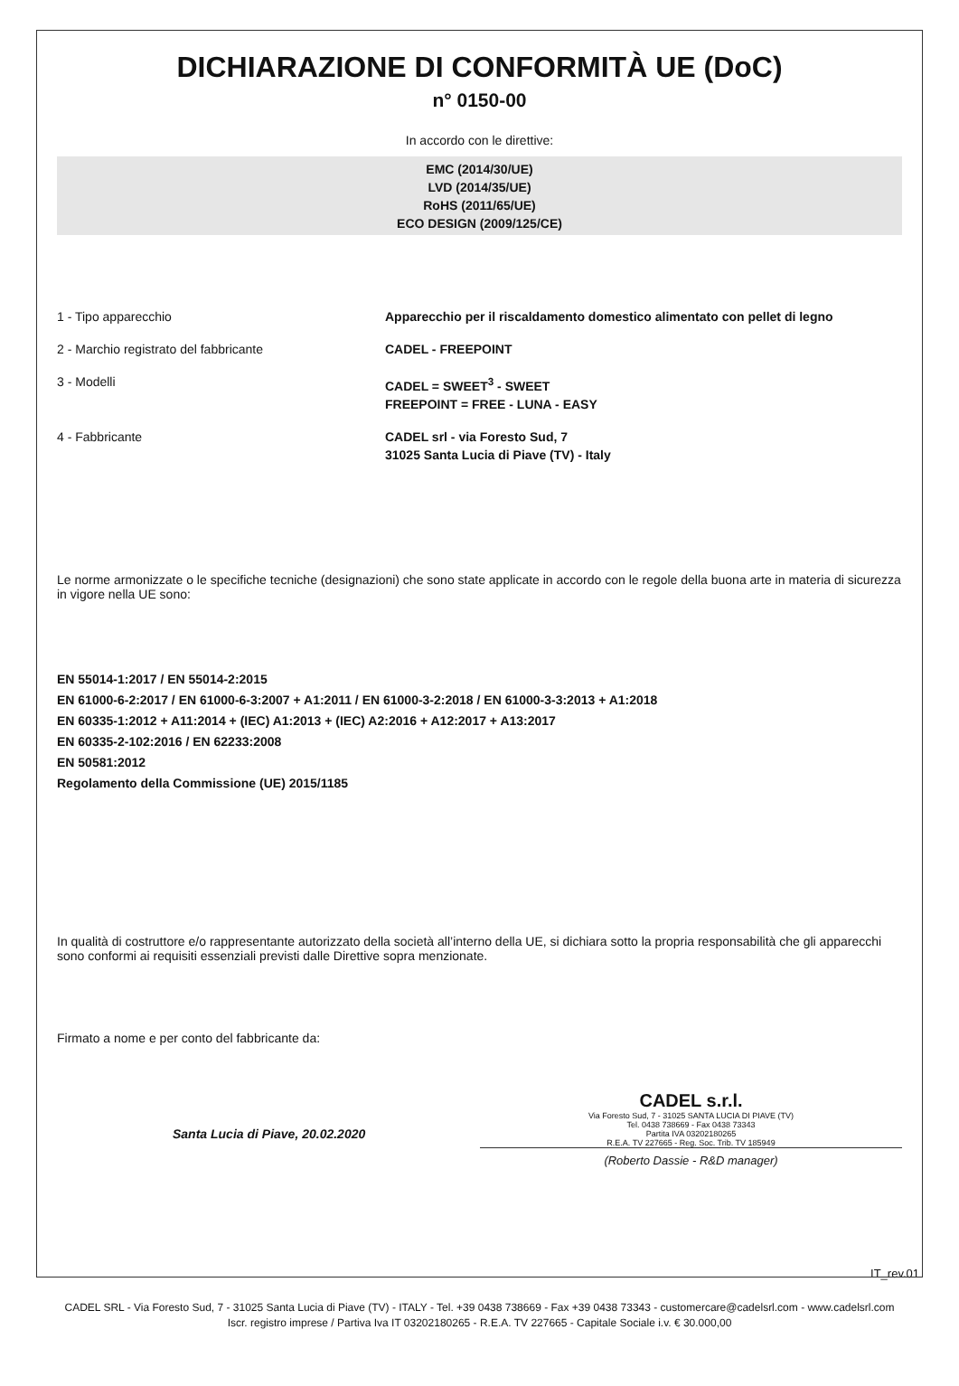DICHIARAZIONE DI CONFORMITÀ UE (DoC)
n° 0150-00
In accordo con le direttive:
EMC (2014/30/UE)
LVD (2014/35/UE)
RoHS (2011/65/UE)
ECO DESIGN (2009/125/CE)
1 - Tipo apparecchio Apparecchio per il riscaldamento domestico alimentato con pellet di legno
2 - Marchio registrato del fabbricante CADEL - FREEPOINT
3 - Modelli CADEL = SWEET<sup>3</sup> - SWEET
FREEPOINT = FREE - LUNA - EASY
4 - Fabbricante CADEL srl - via Foresto Sud, 7
31025 Santa Lucia di Piave (TV) - Italy
Le norme armonizzate o le specifiche tecniche (designazioni) che sono state applicate in accordo con le regole della buona arte in materia di sicurezza in vigore nella UE sono:
EN 55014-1:2017 / EN 55014-2:2015
EN 61000-6-2:2017 / EN 61000-6-3:2007 + A1:2011 / EN 61000-3-2:2018 / EN 61000-3-3:2013 + A1:2018
EN 60335-1:2012 + A11:2014 + (IEC) A1:2013 + (IEC) A2:2016 + A12:2017 + A13:2017
EN 60335-2-102:2016 / EN 62233:2008
EN 50581:2012
Regolamento della Commissione (UE) 2015/1185
In qualità di costruttore e/o rappresentante autorizzato della società all’interno della UE, si dichiara sotto la propria responsabilità che gli apparecchi sono conformi ai requisiti essenziali previsti dalle Direttive sopra menzionate.
Firmato a nome e per conto del fabbricante da:
Santa Lucia di Piave, 20.02.2020
CADEL s.r.l.
Via Foresto Sud, 7 - 31025 SANTA LUCIA DI PIAVE (TV)
Tel. 0438 738669 - Fax 0438 73343
Partita IVA 03202180265
R.E.A. TV 227665 - Reg. Soc. Trib. TV 185949
(Roberto Dassie - R&D manager)
IT_rev.01
CADEL SRL - Via Foresto Sud, 7 - 31025 Santa Lucia di Piave (TV) - ITALY - Tel. +39 0438 738669 - Fax +39 0438 73343 - customercare@cadelsrl.com - www.cadelsrl.com
Iscr. registro imprese / Partiva Iva IT 03202180265 - R.E.A. TV 227665 - Capitale Sociale i.v. € 30.000,00